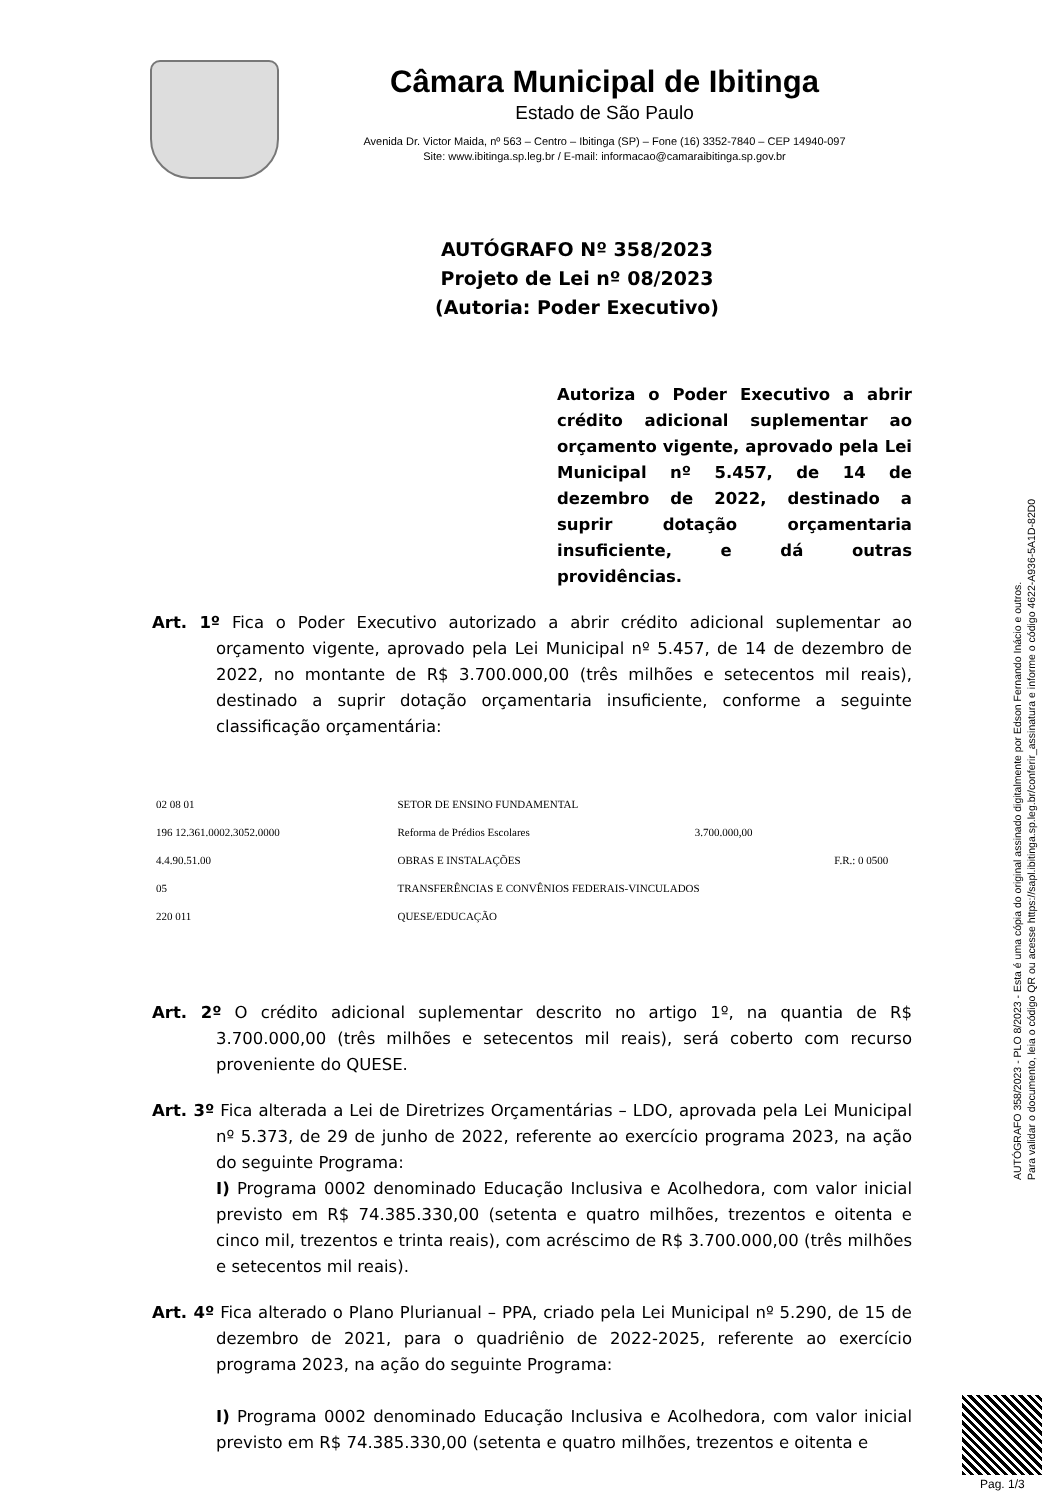Câmara Municipal de Ibitinga
Estado de São Paulo
Avenida Dr. Victor Maida, nº 563 – Centro – Ibitinga (SP) – Fone (16) 3352-7840 – CEP 14940-097
Site: www.ibitinga.sp.leg.br / E-mail: informacao@camaraibitinga.sp.gov.br
AUTÓGRAFO Nº 358/2023
Projeto de Lei nº 08/2023
(Autoria: Poder Executivo)
Autoriza o Poder Executivo a abrir crédito adicional suplementar ao orçamento vigente, aprovado pela Lei Municipal nº 5.457, de 14 de dezembro de 2022, destinado a suprir dotação orçamentaria insuficiente, e dá outras providências.
Art. 1º Fica o Poder Executivo autorizado a abrir crédito adicional suplementar ao orçamento vigente, aprovado pela Lei Municipal nº 5.457, de 14 de dezembro de 2022, no montante de R$ 3.700.000,00 (três milhões e setecentos mil reais), destinado a suprir dotação orçamentaria insuficiente, conforme a seguinte classificação orçamentária:
| 02 08 01 | SETOR DE ENSINO FUNDAMENTAL | | |
| 196 12.361.0002.3052.0000 | Reforma de Prédios Escolares | 3.700.000,00 | |
| 4.4.90.51.00 | OBRAS E INSTALAÇÕES | | F.R.: 0 0500 |
| 05 | TRANSFERÊNCIAS E CONVÊNIOS FEDERAIS-VINCULADOS | | |
| 220 011 | QUESE/EDUCAÇÃO | | |
Art. 2º O crédito adicional suplementar descrito no artigo 1º, na quantia de R$ 3.700.000,00 (três milhões e setecentos mil reais), será coberto com recurso proveniente do QUESE.
Art. 3º Fica alterada a Lei de Diretrizes Orçamentárias – LDO, aprovada pela Lei Municipal nº 5.373, de 29 de junho de 2022, referente ao exercício programa 2023, na ação do seguinte Programa:
I) Programa 0002 denominado Educação Inclusiva e Acolhedora, com valor inicial previsto em R$ 74.385.330,00 (setenta e quatro milhões, trezentos e oitenta e cinco mil, trezentos e trinta reais), com acréscimo de R$ 3.700.000,00 (três milhões e setecentos mil reais).
Art. 4º Fica alterado o Plano Plurianual – PPA, criado pela Lei Municipal nº 5.290, de 15 de dezembro de 2021, para o quadriênio de 2022-2025, referente ao exercício programa 2023, na ação do seguinte Programa:
I) Programa 0002 denominado Educação Inclusiva e Acolhedora, com valor inicial previsto em R$ 74.385.330,00 (setenta e quatro milhões, trezentos e oitenta e
AUTÓGRAFO 358/2023 - PLO 8/2023 - Esta é uma cópia do original assinado digitalmente por Edson Fernando Inácio e outros.
Para validar o documento, leia o código QR ou acesse https://sapl.ibitinga.sp.leg.br/conferir_assinatura e informe o código 4622-A936-5A1D-82D0
Pag. 1/3